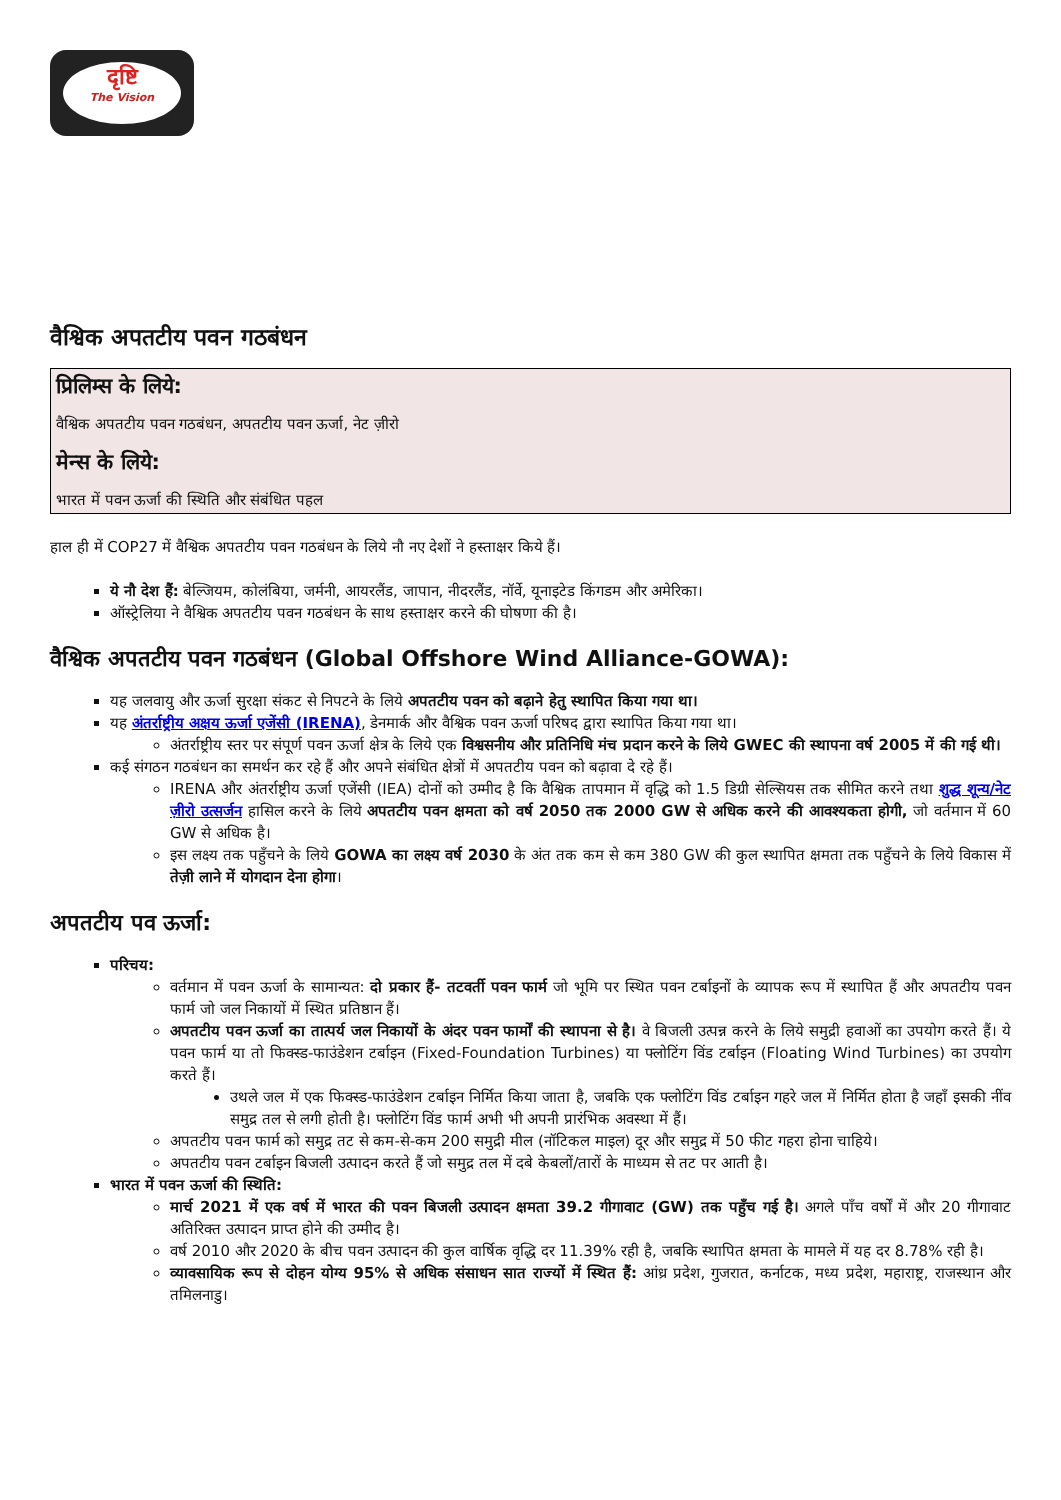दृष्टि
The Vision
वैश्विक अपतटीय पवन गठबंधन
प्रिलिम्स के लिये:
वैश्विक अपतटीय पवन गठबंधन, अपतटीय पवन ऊर्जा, नेट ज़ीरो
मेन्स के लिये:
भारत में पवन ऊर्जा की स्थिति और संबंधित पहल
हाल ही में COP27 में वैश्विक अपतटीय पवन गठबंधन के लिये नौ नए देशों ने हस्ताक्षर किये हैं।
ये नौ देश हैं: बेल्जियम, कोलंबिया, जर्मनी, आयरलैंड, जापान, नीदरलैंड, नॉर्वे, यूनाइटेड किंगडम और अमेरिका।
ऑस्ट्रेलिया ने वैश्विक अपतटीय पवन गठबंधन के साथ हस्ताक्षर करने की घोषणा की है।
वैश्विक अपतटीय पवन गठबंधन (Global Offshore Wind Alliance-GOWA):
यह जलवायु और ऊर्जा सुरक्षा संकट से निपटने के लिये अपतटीय पवन को बढ़ाने हेतु स्थापित किया गया था।
यह अंतर्राष्ट्रीय अक्षय ऊर्जा एजेंसी (IRENA), डेनमार्क और वैश्विक पवन ऊर्जा परिषद द्वारा स्थापित किया गया था।
अंतर्राष्ट्रीय स्तर पर संपूर्ण पवन ऊर्जा क्षेत्र के लिये एक विश्वसनीय और प्रतिनिधि मंच प्रदान करने के लिये GWEC की स्थापना वर्ष 2005 में की गई थी।
कई संगठन गठबंधन का समर्थन कर रहे हैं और अपने संबंधित क्षेत्रों में अपतटीय पवन को बढ़ावा दे रहे हैं।
IRENA और अंतर्राष्ट्रीय ऊर्जा एजेंसी (IEA) दोनों को उम्मीद है कि वैश्विक तापमान में वृद्धि को 1.5 डिग्री सेल्सियस तक सीमित करने तथा शुद्ध शून्य/नेट ज़ीरो उत्सर्जन हासिल करने के लिये अपतटीय पवन क्षमता को वर्ष 2050 तक 2000 GW से अधिक करने की आवश्यकता होगी, जो वर्तमान में 60 GW से अधिक है।
इस लक्ष्य तक पहुँचने के लिये GOWA का लक्ष्य वर्ष 2030 के अंत तक कम से कम 380 GW की कुल स्थापित क्षमता तक पहुँचने के लिये विकास में तेज़ी लाने में योगदान देना होगा।
अपतटीय पव ऊर्जा:
परिचय:
वर्तमान में पवन ऊर्जा के सामान्यत: दो प्रकार हैं- तटवर्ती पवन फार्म जो भूमि पर स्थित पवन टर्बाइनों के व्यापक रूप में स्थापित हैं और अपतटीय पवन फार्म जो जल निकायों में स्थित प्रतिष्ठान हैं।
अपतटीय पवन ऊर्जा का तात्पर्य जल निकायों के अंदर पवन फार्मों की स्थापना से है। वे बिजली उत्पन्न करने के लिये समुद्री हवाओं का उपयोग करते हैं। ये पवन फार्म या तो फिक्स्ड-फाउंडेशन टर्बाइन (Fixed-Foundation Turbines) या फ्लोटिंग विंड टर्बाइन (Floating Wind Turbines) का उपयोग करते हैं।
उथले जल में एक फिक्स्ड-फाउंडेशन टर्बाइन निर्मित किया जाता है, जबकि एक फ्लोटिंग विंड टर्बाइन गहरे जल में निर्मित होता है जहाँ इसकी नींव समुद्र तल से लगी होती है। फ्लोटिंग विंड फार्म अभी भी अपनी प्रारंभिक अवस्था में हैं।
अपतटीय पवन फार्म को समुद्र तट से कम-से-कम 200 समुद्री मील (नॉटिकल माइल) दूर और समुद्र में 50 फीट गहरा होना चाहिये।
अपतटीय पवन टर्बाइन बिजली उत्पादन करते हैं जो समुद्र तल में दबे केबलों/तारों के माध्यम से तट पर आती है।
भारत में पवन ऊर्जा की स्थिति:
मार्च 2021 में एक वर्ष में भारत की पवन बिजली उत्पादन क्षमता 39.2 गीगावाट (GW) तक पहुँच गई है। अगले पाँच वर्षों में और 20 गीगावाट अतिरिक्त उत्पादन प्राप्त होने की उम्मीद है।
वर्ष 2010 और 2020 के बीच पवन उत्पादन की कुल वार्षिक वृद्धि दर 11.39% रही है, जबकि स्थापित क्षमता के मामले में यह दर 8.78% रही है।
व्यावसायिक रूप से दोहन योग्य 95% से अधिक संसाधन सात राज्यों में स्थित हैं: आंध्र प्रदेश, गुजरात, कर्नाटक, मध्य प्रदेश, महाराष्ट्र, राजस्थान और तमिलनाडु।